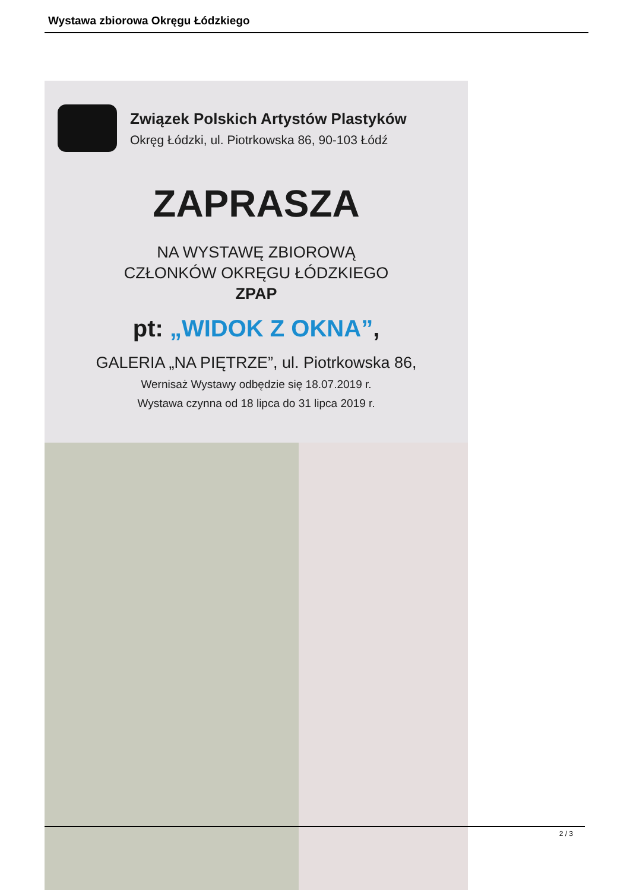Wystawa zbiorowa Okręgu Łódzkiego
Związek Polskich Artystów Plastyków
Okręg Łódzki, ul. Piotrkowska 86, 90-103 Łódź
ZAPRASZA
NA WYSTAWĘ ZBIOROWĄ
CZŁONKÓW OKRĘGU ŁÓDZKIEGO
ZPAP
pt: „WIDOK Z OKNA”,
GALERIA „NA PIĘTRZE”, ul. Piotrkowska 86,
Wernisaż Wystawy odbędzie się 18.07.2019 r.
Wystawa czynna od 18 lipca do 31 lipca 2019 r.
2 / 3